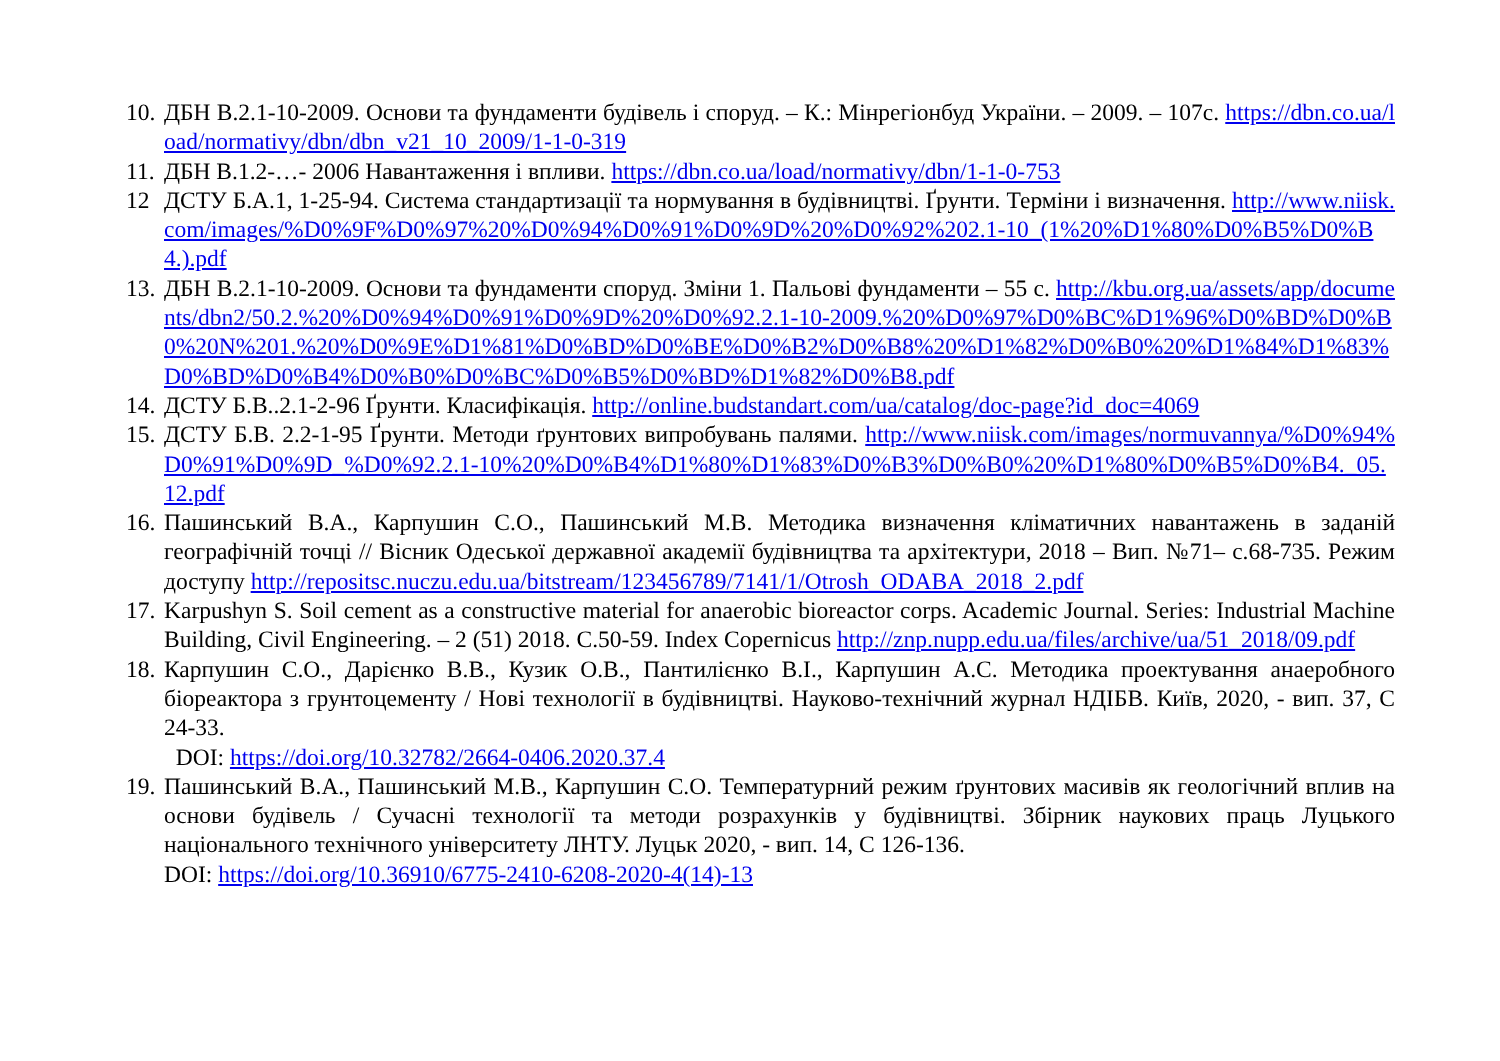10.
ДБН В.2.1-10-2009. Основи та фундаменти будівель і споруд. – К.: Мінрегіонбуд України. – 2009. – 107с. https://dbn.co.ua/load/normativy/dbn/dbn_v21_10_2009/1-1-0-319
11.
ДБН В.1.2-…- 2006 Навантаження і впливи. https://dbn.co.ua/load/normativy/dbn/1-1-0-753
12 ДСТУ Б.А.1, 1-25-94. Система стандартизації та нормування в будівництві. Ґрунти. Терміни і визначення. http://www.niisk.com/images/%D0%9F%D0%97%20%D0%94%D0%91%D0%9D%20%D0%92%202.1-10_(1%20%D1%80%D0%B5%D0%B4.).pdf
13.
ДБН В.2.1-10-2009. Основи та фундаменти споруд. Зміни 1. Пальові фундаменти – 55 с. http://kbu.org.ua/assets/app/documents/dbn2/50.2.%20%D0%94%D0%91%D0%9D%20%D0%92.2.1-10-2009.%20%D0%97%D0%BC%D1%96%D0%BD%D0%B0%20N%201.%20%D0%9E%D1%81%D0%BD%D0%BE%D0%B2%D0%B8%20%D1%82%D0%B0%20%D1%84%D1%83%D0%BD%D0%B4%D0%B0%D0%BC%D0%B5%D0%BD%D1%82%D0%B8.pdf
14.
ДСТУ Б.В..2.1-2-96 Ґрунти. Класифікація. http://online.budstandart.com/ua/catalog/doc-page?id_doc=4069
15.
ДСТУ Б.В. 2.2-1-95 Ґрунти. Методи ґрунтових випробувань палями. http://www.niisk.com/images/normuvannya/%D0%94%D0%91%D0%9D_%D0%92.2.1-10%20%D0%B4%D1%80%D1%83%D0%B3%D0%B0%20%D1%80%D0%B5%D0%B4._05.12.pdf
16.
Пашинський В.А., Карпушин С.О., Пашинський М.В. Методика визначення кліматичних навантажень в заданій географічній точці // Вісник Одеської державної академії будівництва та архітектури, 2018 – Вип. №71– с.68-735. Режим доступу http://repositsc.nuczu.edu.ua/bitstream/123456789/7141/1/Otrosh_ODABA_2018_2.pdf
17.
Karpushyn S. Soil cement as a constructive material for anaerobic bioreactor corps. Academic Journal. Series: Industrial Machine Building, Civil Engineering. – 2 (51) 2018. С.50-59. Index Copernicus http://znp.nupp.edu.ua/files/archive/ua/51_2018/09.pdf
18.
Карпушин С.О., Дарієнко В.В., Кузик О.В., Пантилієнко В.І., Карпушин А.С. Методика проектування анаеробного біореактора з грунтоцементу / Нові технології в будівництві. Науково-технічний журнал НДІБВ. Київ, 2020, - вип. 37, С 24-33.
DOI: https://doi.org/10.32782/2664-0406.2020.37.4
19.
Пашинський В.А., Пашинський М.В., Карпушин С.О. Температурний режим ґрунтових масивів як геологічний вплив на основи будівель / Сучасні технології та методи розрахунків у будівництві. Збірник наукових праць Луцького національного технічного університету ЛНТУ. Луцьк 2020, - вип. 14, С 126-136.
DOI: https://doi.org/10.36910/6775-2410-6208-2020-4(14)-13